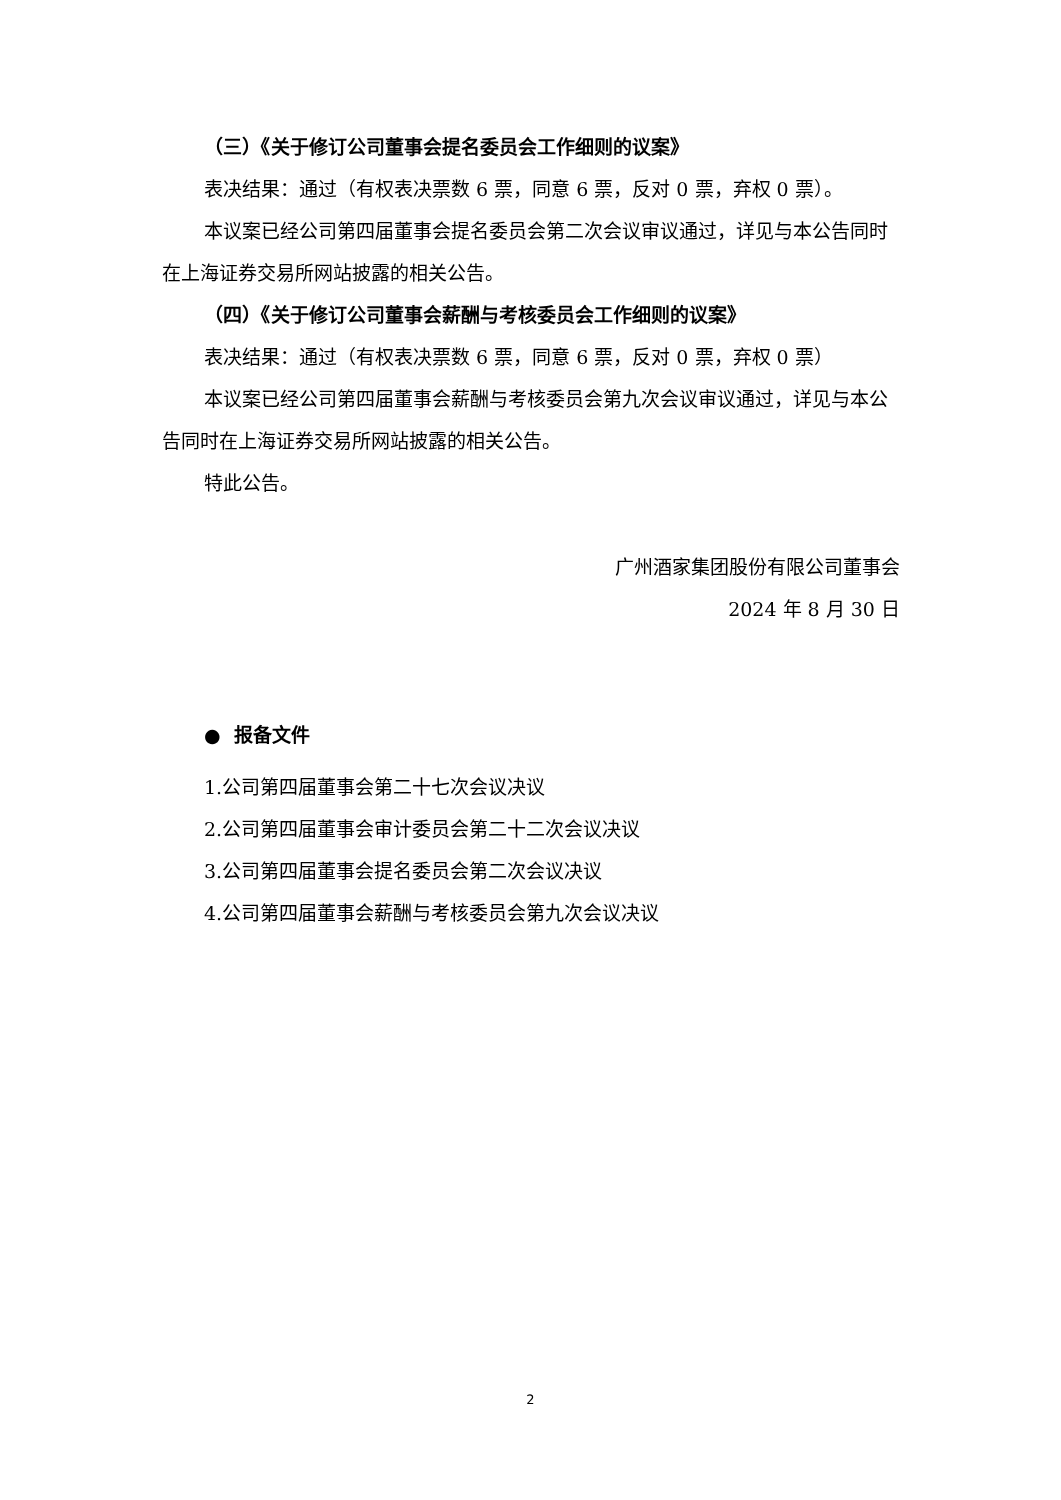（三）《关于修订公司董事会提名委员会工作细则的议案》
表决结果：通过（有权表决票数 6 票，同意 6 票，反对 0 票，弃权 0 票）。
本议案已经公司第四届董事会提名委员会第二次会议审议通过，详见与本公告同时在上海证券交易所网站披露的相关公告。
（四）《关于修订公司董事会薪酬与考核委员会工作细则的议案》
表决结果：通过（有权表决票数 6 票，同意 6 票，反对 0 票，弃权 0 票）
本议案已经公司第四届董事会薪酬与考核委员会第九次会议审议通过，详见与本公告同时在上海证券交易所网站披露的相关公告。
特此公告。
广州酒家集团股份有限公司董事会
2024 年 8 月 30 日
● 报备文件
1.公司第四届董事会第二十七次会议决议
2.公司第四届董事会审计委员会第二十二次会议决议
3.公司第四届董事会提名委员会第二次会议决议
4.公司第四届董事会薪酬与考核委员会第九次会议决议
2